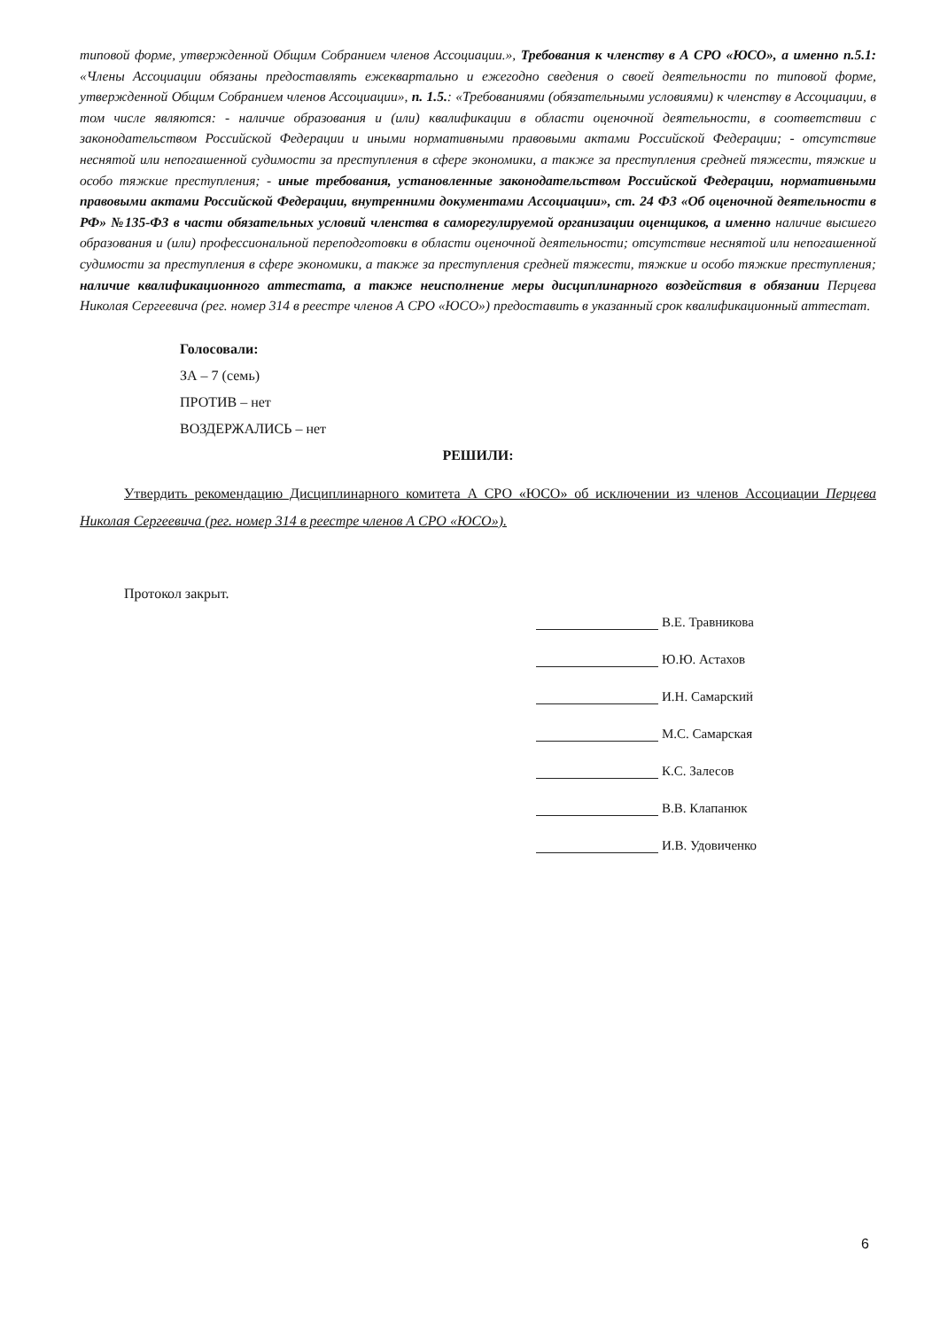типовой форме, утвержденной Общим Собранием членов Ассоциации.», Требования к членству в А СРО «ЮСО», а именно п.5.1: «Члены Ассоциации обязаны предоставлять ежеквартально и ежегодно сведения о своей деятельности по типовой форме, утвержденной Общим Собранием членов Ассоциации», п. 1.5.: «Требованиями (обязательными условиями) к членству в Ассоциации, в том числе являются: - наличие образования и (или) квалификации в области оценочной деятельности, в соответствии с законодательством Российской Федерации и иными нормативными правовыми актами Российской Федерации; - отсутствие неснятой или непогашенной судимости за преступления в сфере экономики, а также за преступления средней тяжести, тяжкие и особо тяжкие преступления; - иные требования, установленные законодательством Российской Федерации, нормативными правовыми актами Российской Федерации, внутренними документами Ассоциации», ст. 24 ФЗ «Об оценочной деятельности в РФ» №135-ФЗ в части обязательных условий членства в саморегулируемой организации оценщиков, а именно наличие высшего образования и (или) профессиональной переподготовки в области оценочной деятельности; отсутствие неснятой или непогашенной судимости за преступления в сфере экономики, а также за преступления средней тяжести, тяжкие и особо тяжкие преступления; наличие квалификационного аттестата, а также неисполнение меры дисциплинарного воздействия в обязании Перцева Николая Сергеевича (рег. номер 314 в реестре членов А СРО «ЮСО») предоставить в указанный срок квалификационный аттестат.
Голосовали:
ЗА – 7 (семь)
ПРОТИВ – нет
ВОЗДЕРЖАЛИСЬ – нет
РЕШИЛИ:
Утвердить рекомендацию Дисциплинарного комитета А СРО «ЮСО» об исключении из членов Ассоциации Перцева Николая Сергеевича (рег. номер 314 в реестре членов А СРО «ЮСО»).
Протокол закрыт.
В.Е. Травникова
Ю.Ю. Астахов
И.Н. Самарский
М.С. Самарская
К.С. Залесов
В.В. Клапанюк
И.В. Удовиченко
6